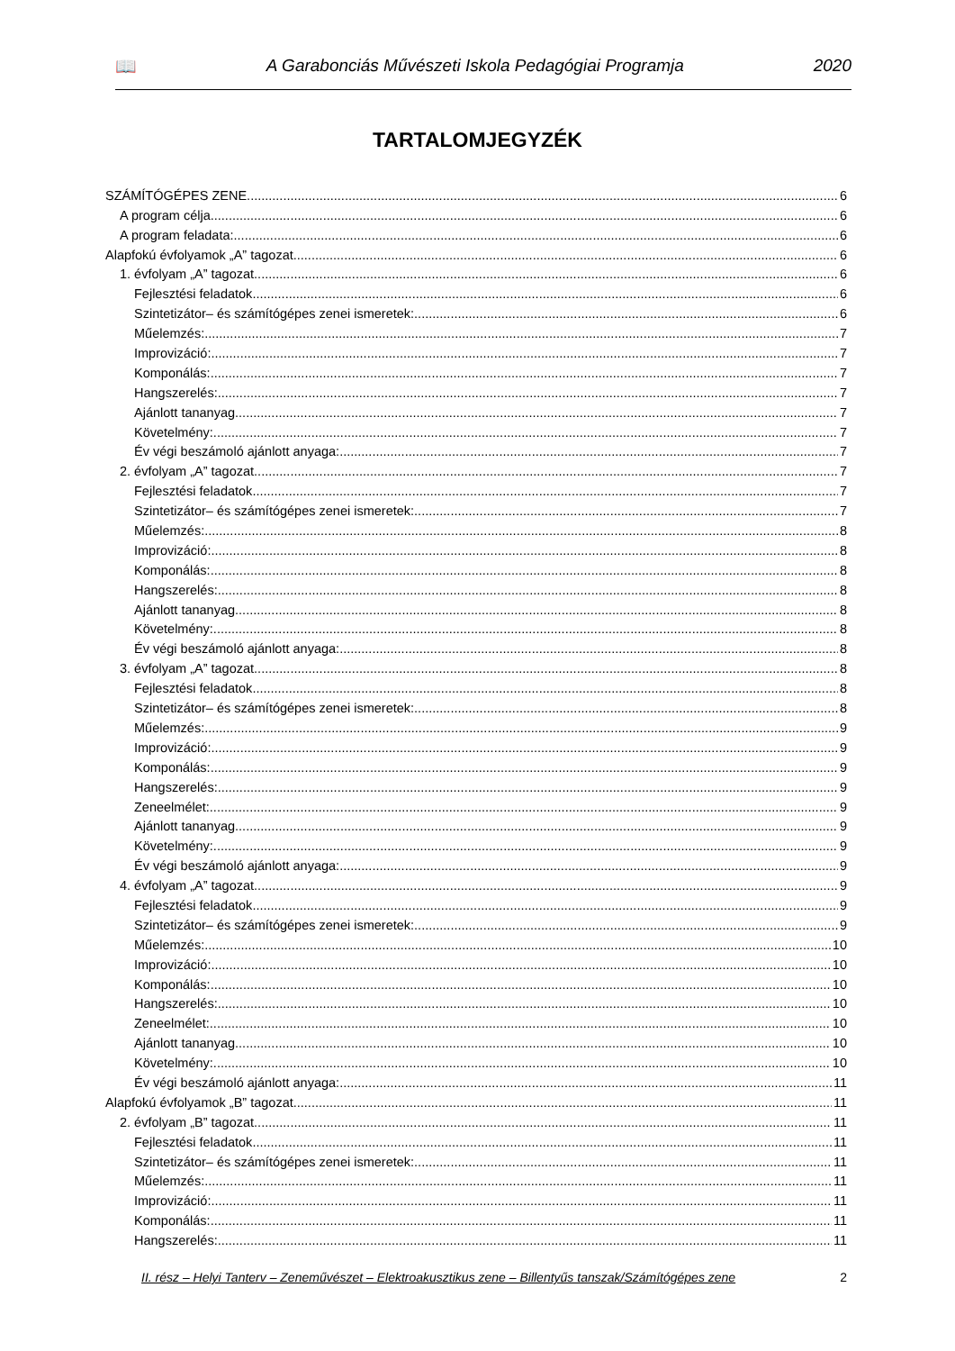📖 A Garabonciás Művészeti Iskola Pedagógiai Programja 2020
TARTALOMJEGYZÉK
SZÁMÍTÓGÉPES ZENE 6
A program célja 6
A program feladata: 6
Alapfokú évfolyamok „A” tagozat 6
1. évfolyam „A” tagozat 6
Fejlesztési feladatok 6
Szintetizátor– és számítógépes zenei ismeretek: 6
Műelemzés: 7
Improvizáció: 7
Komponálás: 7
Hangszerelés: 7
Ajánlott tananyag 7
Követelmény: 7
Év végi beszámoló ajánlott anyaga: 7
2. évfolyam „A” tagozat 7
Fejlesztési feladatok 7
Szintetizátor– és számítógépes zenei ismeretek: 7
Műelemzés: 8
Improvizáció: 8
Komponálás: 8
Hangszerelés: 8
Ajánlott tananyag 8
Követelmény: 8
Év végi beszámoló ajánlott anyaga: 8
3. évfolyam „A” tagozat 8
Fejlesztési feladatok 8
Szintetizátor– és számítógépes zenei ismeretek: 8
Műelemzés: 9
Improvizáció: 9
Komponálás: 9
Hangszerelés: 9
Zeneelmélet: 9
Ajánlott tananyag 9
Követelmény: 9
Év végi beszámoló ajánlott anyaga: 9
4. évfolyam „A” tagozat 9
Fejlesztési feladatok 9
Szintetizátor– és számítógépes zenei ismeretek: 9
Műelemzés: 10
Improvizáció: 10
Komponálás: 10
Hangszerelés: 10
Zeneelmélet: 10
Ajánlott tananyag 10
Követelmény: 10
Év végi beszámoló ajánlott anyaga: 11
Alapfokú évfolyamok „B” tagozat 11
2. évfolyam „B” tagozat 11
Fejlesztési feladatok 11
Szintetizátor– és számítógépes zenei ismeretek: 11
Műelemzés: 11
Improvizáció: 11
Komponálás: 11
Hangszerelés: 11
II. rész – Helyi Tanterv – Zeneművészet – Elektroakusztikus zene – Billentyűs tanszak/Számítógépes zene 2